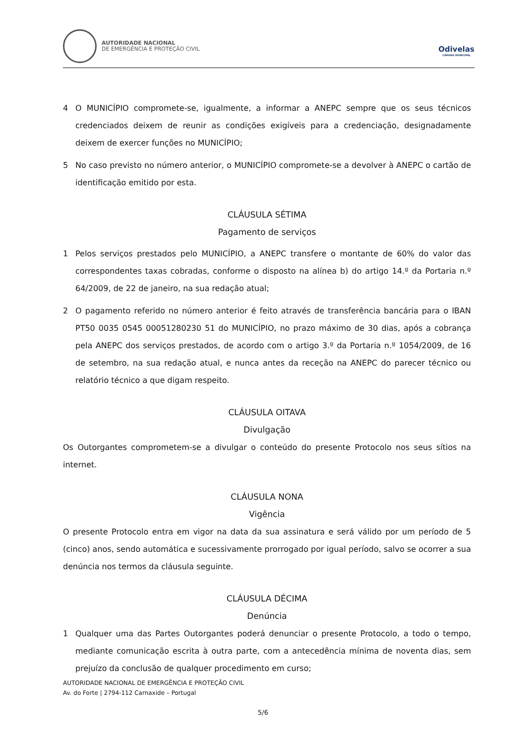AUTORIDADE NACIONAL
DE EMERGÊNCIA E PROTEÇÃO CIVIL
Odivelas
CÂMARA MUNICIPAL
4 O MUNICÍPIO compromete-se, igualmente, a informar a ANEPC sempre que os seus técnicos credenciados deixem de reunir as condições exigíveis para a credenciação, designadamente deixem de exercer funções no MUNICÍPIO;
5 No caso previsto no número anterior, o MUNICÍPIO compromete-se a devolver à ANEPC o cartão de identificação emitido por esta.
CLÁUSULA SÉTIMA
Pagamento de serviços
1 Pelos serviços prestados pelo MUNICÍPIO, a ANEPC transfere o montante de 60% do valor das correspondentes taxas cobradas, conforme o disposto na alínea b) do artigo 14.º da Portaria n.º 64/2009, de 22 de janeiro, na sua redação atual;
2 O pagamento referido no número anterior é feito através de transferência bancária para o IBAN PT50 0035 0545 00051280230 51 do MUNICÍPIO, no prazo máximo de 30 dias, após a cobrança pela ANEPC dos serviços prestados, de acordo com o artigo 3.º da Portaria n.º 1054/2009, de 16 de setembro, na sua redação atual, e nunca antes da receção na ANEPC do parecer técnico ou relatório técnico a que digam respeito.
CLÁUSULA OITAVA
Divulgação
Os Outorgantes comprometem-se a divulgar o conteúdo do presente Protocolo nos seus sítios na internet.
CLÁUSULA NONA
Vigência
O presente Protocolo entra em vigor na data da sua assinatura e será válido por um período de 5 (cinco) anos, sendo automática e sucessivamente prorrogado por igual período, salvo se ocorrer a sua denúncia nos termos da cláusula seguinte.
CLÁUSULA DÉCIMA
Denúncia
1 Qualquer uma das Partes Outorgantes poderá denunciar o presente Protocolo, a todo o tempo, mediante comunicação escrita à outra parte, com a antecedência mínima de noventa dias, sem prejuízo da conclusão de qualquer procedimento em curso;
AUTORIDADE NACIONAL DE EMERGÊNCIA E PROTEÇÃO CIVIL
Av. do Forte | 2794-112 Carnaxide – Portugal
5/6